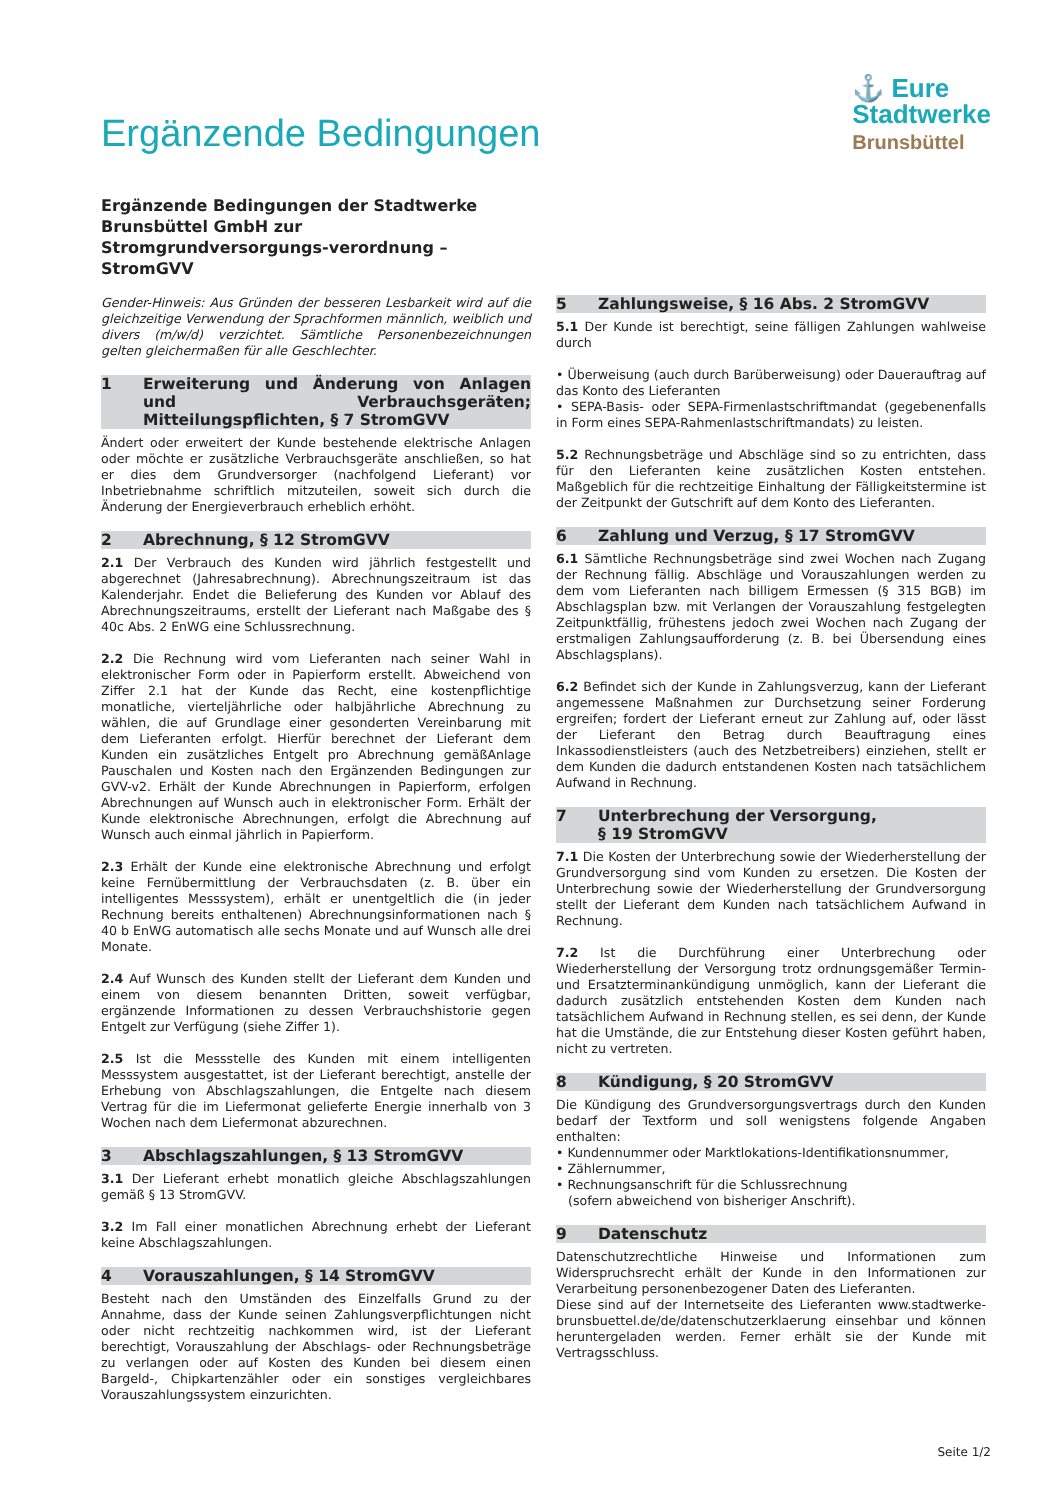Ergänzende Bedingungen
⚓ Eure
Stadtwerke
Brunsbüttel
Ergänzende Bedingungen der Stadtwerke Brunsbüttel GmbH zur Stromgrundversorgungs-verordnung – StromGVV
Gender-Hinweis: Aus Gründen der besseren Lesbarkeit wird auf die gleichzeitige Verwendung der Sprachformen männlich, weiblich und divers (m/w/d) verzichtet. Sämtliche Personenbezeichnungen gelten gleichermaßen für alle Geschlechter.
1 Erweiterung und Änderung von Anlagen und Verbrauchsgeräten; Mitteilungspflichten, § 7 StromGVV
Ändert oder erweitert der Kunde bestehende elektrische Anlagen oder möchte er zusätzliche Verbrauchsgeräte anschließen, so hat er dies dem Grundversorger (nachfolgend Lieferant) vor Inbetriebnahme schriftlich mitzuteilen, soweit sich durch die Änderung der Energieverbrauch erheblich erhöht.
2 Abrechnung, § 12 StromGVV
2.1 Der Verbrauch des Kunden wird jährlich festgestellt und abgerechnet (Jahresabrechnung). Abrechnungszeitraum ist das Kalenderjahr. Endet die Belieferung des Kunden vor Ablauf des Abrechnungszeitraums, erstellt der Lieferant nach Maßgabe des § 40c Abs. 2 EnWG eine Schlussrechnung.
2.2 Die Rechnung wird vom Lieferanten nach seiner Wahl in elektronischer Form oder in Papierform erstellt. Abweichend von Ziffer 2.1 hat der Kunde das Recht, eine kostenpflichtige monatliche, vierteljährliche oder halbjährliche Abrechnung zu wählen, die auf Grundlage einer gesonderten Vereinbarung mit dem Lieferanten erfolgt. Hierfür berechnet der Lieferant dem Kunden ein zusätzliches Entgelt pro Abrechnung gemäßAnlage Pauschalen und Kosten nach den Ergänzenden Bedingungen zur GVV-v2. Erhält der Kunde Abrechnungen in Papierform, erfolgen Abrechnungen auf Wunsch auch in elektronischer Form. Erhält der Kunde elektronische Abrechnungen, erfolgt die Abrechnung auf Wunsch auch einmal jährlich in Papierform.
2.3 Erhält der Kunde eine elektronische Abrechnung und erfolgt keine Fernübermittlung der Verbrauchsdaten (z. B. über ein intelligentes Messsystem), erhält er unentgeltlich die (in jeder Rechnung bereits enthaltenen) Abrechnungsinformationen nach § 40 b EnWG automatisch alle sechs Monate und auf Wunsch alle drei Monate.
2.4 Auf Wunsch des Kunden stellt der Lieferant dem Kunden und einem von diesem benannten Dritten, soweit verfügbar, ergänzende Informationen zu dessen Verbrauchshistorie gegen Entgelt zur Verfügung (siehe Ziffer 1).
2.5 Ist die Messstelle des Kunden mit einem intelligenten Messsystem ausgestattet, ist der Lieferant berechtigt, anstelle der Erhebung von Abschlagszahlungen, die Entgelte nach diesem Vertrag für die im Liefermonat gelieferte Energie innerhalb von 3 Wochen nach dem Liefermonat abzurechnen.
3 Abschlagszahlungen, § 13 StromGVV
3.1 Der Lieferant erhebt monatlich gleiche Abschlagszahlungen gemäß § 13 StromGVV.
3.2 Im Fall einer monatlichen Abrechnung erhebt der Lieferant keine Abschlagszahlungen.
4 Vorauszahlungen, § 14 StromGVV
Besteht nach den Umständen des Einzelfalls Grund zu der Annahme, dass der Kunde seinen Zahlungsverpflichtungen nicht oder nicht rechtzeitig nachkommen wird, ist der Lieferant berechtigt, Vorauszahlung der Abschlags- oder Rechnungsbeträge zu verlangen oder auf Kosten des Kunden bei diesem einen Bargeld-, Chipkartenzähler oder ein sonstiges vergleichbares Vorauszahlungssystem einzurichten.
5 Zahlungsweise, § 16 Abs. 2 StromGVV
5.1 Der Kunde ist berechtigt, seine fälligen Zahlungen wahlweise durch
• Überweisung (auch durch Barüberweisung) oder Dauerauftrag auf das Konto des Lieferanten
• SEPA-Basis- oder SEPA-Firmenlastschriftmandat (gegebenenfalls in Form eines SEPA-Rahmenlastschriftmandats) zu leisten.
5.2 Rechnungsbeträge und Abschläge sind so zu entrichten, dass für den Lieferanten keine zusätzlichen Kosten entstehen. Maßgeblich für die rechtzeitige Einhaltung der Fälligkeitstermine ist der Zeitpunkt der Gutschrift auf dem Konto des Lieferanten.
6 Zahlung und Verzug, § 17 StromGVV
6.1 Sämtliche Rechnungsbeträge sind zwei Wochen nach Zugang der Rechnung fällig. Abschläge und Vorauszahlungen werden zu dem vom Lieferanten nach billigem Ermessen (§ 315 BGB) im Abschlagsplan bzw. mit Verlangen der Vorauszahlung festgelegten Zeitpunktfällig, frühestens jedoch zwei Wochen nach Zugang der erstmaligen Zahlungsaufforderung (z. B. bei Übersendung eines Abschlagsplans).
6.2 Befindet sich der Kunde in Zahlungsverzug, kann der Lieferant angemessene Maßnahmen zur Durchsetzung seiner Forderung ergreifen; fordert der Lieferant erneut zur Zahlung auf, oder lässt der Lieferant den Betrag durch Beauftragung eines Inkassodienstleisters (auch des Netzbetreibers) einziehen, stellt er dem Kunden die dadurch entstandenen Kosten nach tatsächlichem Aufwand in Rechnung.
7 Unterbrechung der Versorgung,
§ 19 StromGVV
7.1 Die Kosten der Unterbrechung sowie der Wiederherstellung der Grundversorgung sind vom Kunden zu ersetzen. Die Kosten der Unterbrechung sowie der Wiederherstellung der Grundversorgung stellt der Lieferant dem Kunden nach tatsächlichem Aufwand in Rechnung.
7.2 Ist die Durchführung einer Unterbrechung oder Wiederherstellung der Versorgung trotz ordnungsgemäßer Termin- und Ersatzterminankündigung unmöglich, kann der Lieferant die dadurch zusätzlich entstehenden Kosten dem Kunden nach tatsächlichem Aufwand in Rechnung stellen, es sei denn, der Kunde hat die Umstände, die zur Entstehung dieser Kosten geführt haben, nicht zu vertreten.
8 Kündigung, § 20 StromGVV
Die Kündigung des Grundversorgungsvertrags durch den Kunden bedarf der Textform und soll wenigstens folgende Angaben enthalten:
• Kundennummer oder Marktlokations-Identifikationsnummer,
• Zählernummer,
• Rechnungsanschrift für die Schlussrechnung
(sofern abweichend von bisheriger Anschrift).
9 Datenschutz
Datenschutzrechtliche Hinweise und Informationen zum Widerspruchsrecht erhält der Kunde in den Informationen zur Verarbeitung personenbezogener Daten des Lieferanten.
Diese sind auf der Internetseite des Lieferanten www.stadtwerke-brunsbuettel.de/de/datenschutzerklaerung einsehbar und können heruntergeladen werden. Ferner erhält sie der Kunde mit Vertragsschluss.
Seite 1/2